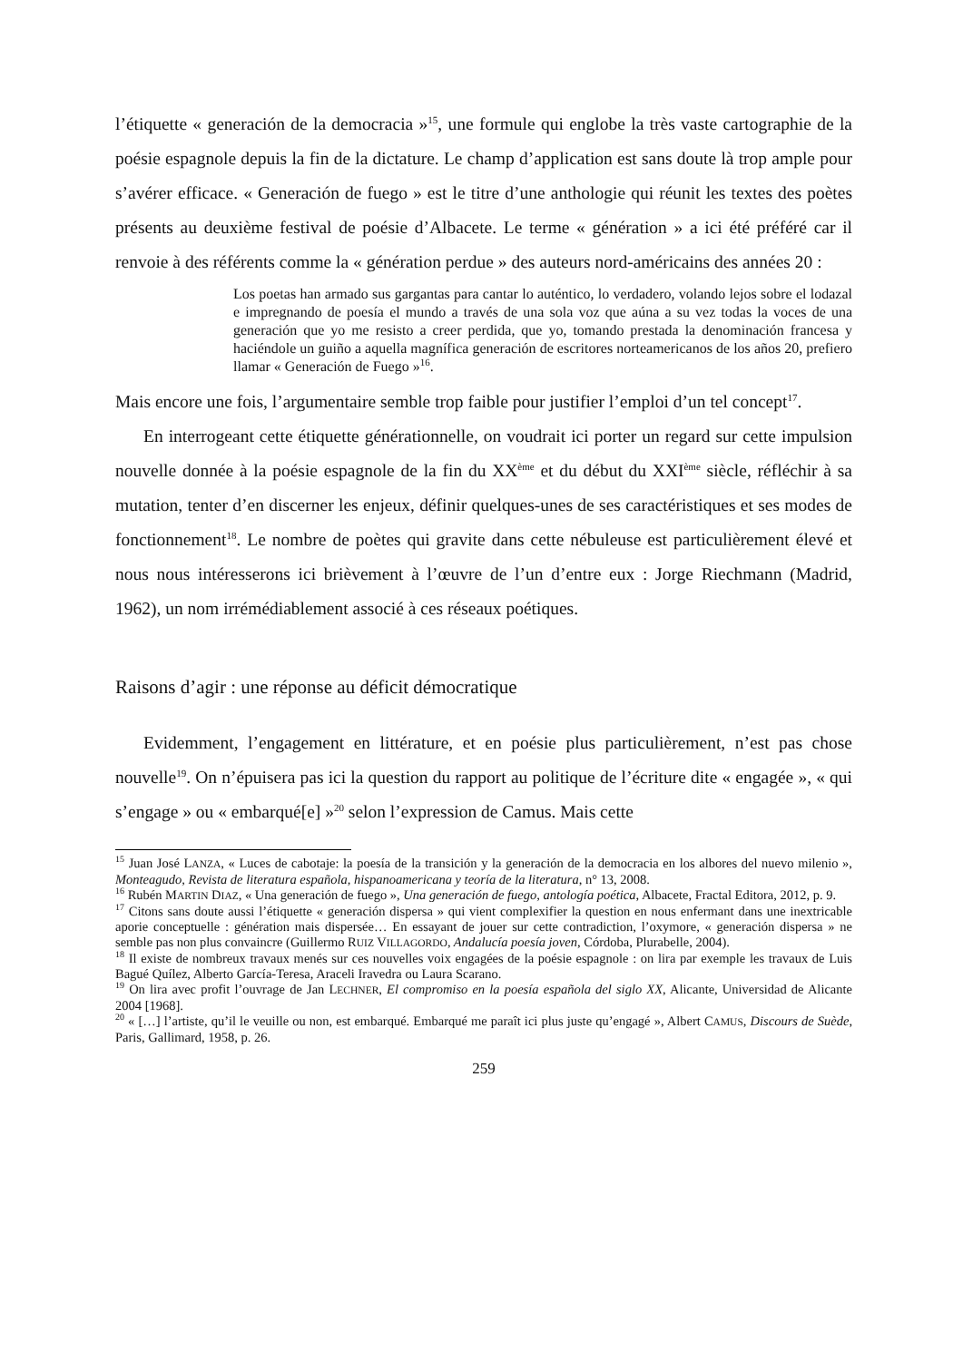l’étiquette « generación de la democracia »<sup>15</sup>, une formule qui englobe la très vaste cartographie de la poésie espagnole depuis la fin de la dictature. Le champ d’application est sans doute là trop ample pour s’avérer efficace. « Generación de fuego » est le titre d’une anthologie qui réunit les textes des poètes présents au deuxième festival de poésie d’Albacete. Le terme « génération » a ici été préféré car il renvoie à des référents comme la « génération perdue » des auteurs nord-américains des années 20 :
Los poetas han armado sus gargantas para cantar lo auténtico, lo verdadero, volando lejos sobre el lodazal e impregnando de poesía el mundo a través de una sola voz que aúna a su vez todas la voces de una generación que yo me resisto a creer perdida, que yo, tomando prestada la denominación francesa y haciéndole un guiño a aquella magnífica generación de escritores norteamericanos de los años 20, prefiero llamar « Generación de Fuego »<sup>16</sup>.
Mais encore une fois, l’argumentaire semble trop faible pour justifier l’emploi d’un tel concept<sup>17</sup>.
En interrogeant cette étiquette générationnelle, on voudrait ici porter un regard sur cette impulsion nouvelle donnée à la poésie espagnole de la fin du XX<sup>ème</sup> et du début du XXI<sup>ème</sup> siècle, réfléchir à sa mutation, tenter d’en discerner les enjeux, définir quelques-unes de ses caractéristiques et ses modes de fonctionnement<sup>18</sup>. Le nombre de poètes qui gravite dans cette nébuleuse est particulièrement élevé et nous nous intéresserons ici brièvement à l’œuvre de l’un d’entre eux : Jorge Riechmann (Madrid, 1962), un nom irrémédiablement associé à ces réseaux poétiques.
Raisons d’agir : une réponse au déficit démocratique
Evidemment, l’engagement en littérature, et en poésie plus particulièrement, n’est pas chose nouvelle<sup>19</sup>. On n’épuisera pas ici la question du rapport au politique de l’écriture dite « engagée », « qui s’engage » ou « embarqué[e] »<sup>20</sup> selon l’expression de Camus. Mais cette
<sup>15</sup> Juan José LANZA, « Luces de cabotaje: la poesía de la transición y la generación de la democracia en los albores del nuevo milenio », Monteagudo, Revista de literatura española, hispanoamericana y teoría de la literatura, n° 13, 2008.
<sup>16</sup> Rubén MARTIN DIAZ, « Una generación de fuego », Una generación de fuego, antología poética, Albacete, Fractal Editora, 2012, p. 9.
<sup>17</sup> Citons sans doute aussi l’étiquette « generación dispersa » qui vient complexifier la question en nous enfermant dans une inextricable aporie conceptuelle : génération mais dispersée… En essayant de jouer sur cette contradiction, l’oxymore, « generación dispersa » ne semble pas non plus convaincre (Guillermo RUIZ VILLAGORDO, Andalucía poesía joven, Córdoba, Plurabelle, 2004).
<sup>18</sup> Il existe de nombreux travaux menés sur ces nouvelles voix engagées de la poésie espagnole : on lira par exemple les travaux de Luis Bagué Quílez, Alberto García-Teresa, Araceli Iravedra ou Laura Scarano.
<sup>19</sup> On lira avec profit l’ouvrage de Jan LECHNER, El compromiso en la poesía española del siglo XX, Alicante, Universidad de Alicante 2004 [1968].
<sup>20</sup> « […] l’artiste, qu’il le veuille ou non, est embarqué. Embarqué me paraît ici plus juste qu’engagé », Albert CAMUS, Discours de Suède, Paris, Gallimard, 1958, p. 26.
259